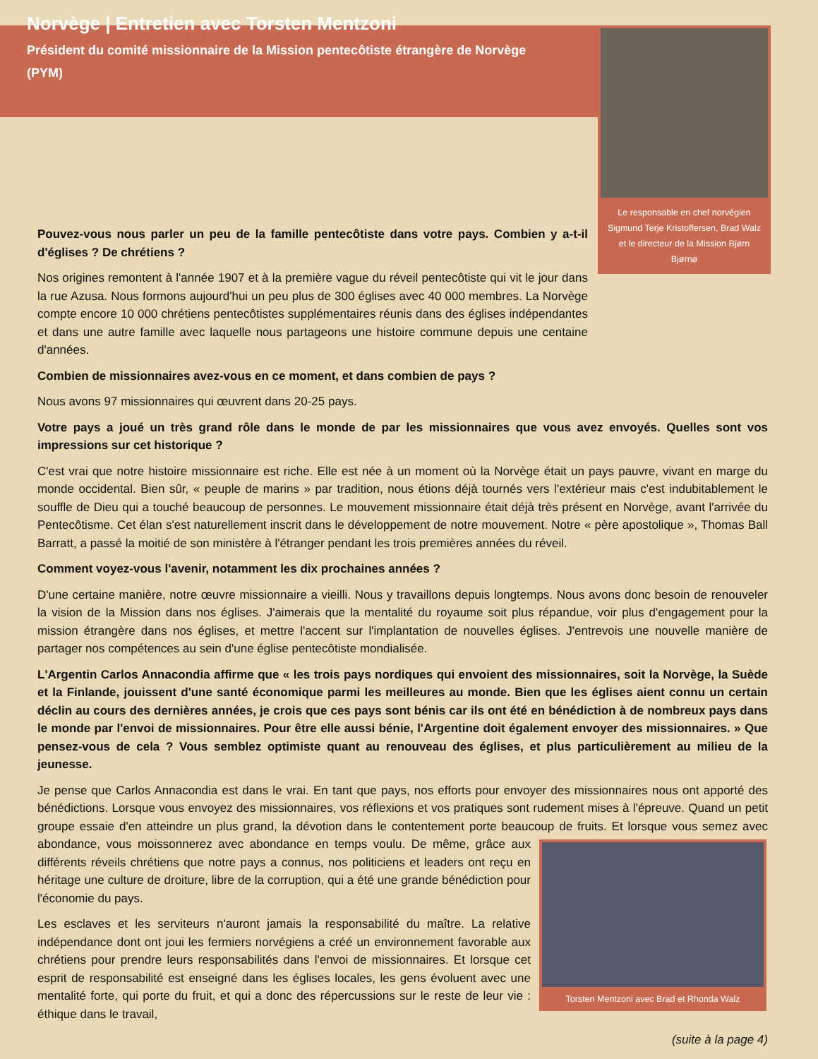Norvège | Entretien avec Torsten Mentzoni
Président du comité missionnaire de la Mission pentecôtiste étrangère de Norvège (PYM)
Le responsable en chef norvégien Sigmund Terje Kristoffersen, Brad Walz et le directeur de la Mission Bjørn Bjørnø
Pouvez-vous nous parler un peu de la famille pentecôtiste dans votre pays. Combien y a-t-il d'églises ? De chrétiens ?
Nos origines remontent à l'année 1907 et à la première vague du réveil pentecôtiste qui vit le jour dans la rue Azusa. Nous formons aujourd'hui un peu plus de 300 églises avec 40 000 membres. La Norvège compte encore 10 000 chrétiens pentecôtistes supplémentaires réunis dans des églises indépendantes et dans une autre famille avec laquelle nous partageons une histoire commune depuis une centaine d'années.
Combien de missionnaires avez-vous en ce moment, et dans combien de pays ?
Nous avons 97 missionnaires qui œuvrent dans 20-25 pays.
Votre pays a joué un très grand rôle dans le monde de par les missionnaires que vous avez envoyés. Quelles sont vos impressions sur cet historique ?
C'est vrai que notre histoire missionnaire est riche. Elle est née à un moment où la Norvège était un pays pauvre, vivant en marge du monde occidental. Bien sûr, « peuple de marins » par tradition, nous étions déjà tournés vers l'extérieur mais c'est indubitablement le souffle de Dieu qui a touché beaucoup de personnes. Le mouvement missionnaire était déjà très présent en Norvège, avant l'arrivée du Pentecôtisme. Cet élan s'est naturellement inscrit dans le développement de notre mouvement. Notre « père apostolique », Thomas Ball Barratt, a passé la moitié de son ministère à l'étranger pendant les trois premières années du réveil.
Comment voyez-vous l'avenir, notamment les dix prochaines années ?
D'une certaine manière, notre œuvre missionnaire a vieilli. Nous y travaillons depuis longtemps. Nous avons donc besoin de renouveler la vision de la Mission dans nos églises. J'aimerais que la mentalité du royaume soit plus répandue, voir plus d'engagement pour la mission étrangère dans nos églises, et mettre l'accent sur l'implantation de nouvelles églises. J'entrevois une nouvelle manière de partager nos compétences au sein d'une église pentecôtiste mondialisée.
L'Argentin Carlos Annacondia affirme que « les trois pays nordiques qui envoient des missionnaires, soit la Norvège, la Suède et la Finlande, jouissent d'une santé économique parmi les meilleures au monde. Bien que les églises aient connu un certain déclin au cours des dernières années, je crois que ces pays sont bénis car ils ont été en bénédiction à de nombreux pays dans le monde par l'envoi de missionnaires. Pour être elle aussi bénie, l'Argentine doit également envoyer des missionnaires. » Que pensez-vous de cela ? Vous semblez optimiste quant au renouveau des églises, et plus particulièrement au milieu de la jeunesse.
Je pense que Carlos Annacondia est dans le vrai. En tant que pays, nos efforts pour envoyer des missionnaires nous ont apporté des bénédictions. Lorsque vous envoyez des missionnaires, vos réflexions et vos pratiques sont rudement mises à l'épreuve. Quand un petit groupe essaie d'en atteindre un plus grand, la dévotion dans le contentement porte beaucoup Torsten Mentzoni avec Brad et Rhonda Walz de fruits. Et lorsque vous semez avec abondance, vous moissonnerez avec abondance en temps voulu. De même, grâce aux différents réveils chrétiens que notre pays a connus, nos politiciens et leaders ont reçu en héritage une culture de droiture, libre de la corruption, qui a été une grande bénédiction pour l'économie du pays.
Les esclaves et les serviteurs n'auront jamais la responsabilité du maître. La relative indépendance dont ont joui les fermiers norvégiens a créé un environnement favorable aux chrétiens pour prendre leurs responsabilités dans l'envoi de missionnaires. Et lorsque cet esprit de responsabilité est enseigné dans les églises locales, les gens évoluent avec une mentalité forte, qui porte du fruit, et qui a donc des répercussions sur le reste de leur vie : éthique dans le travail,
(suite à la page 4)